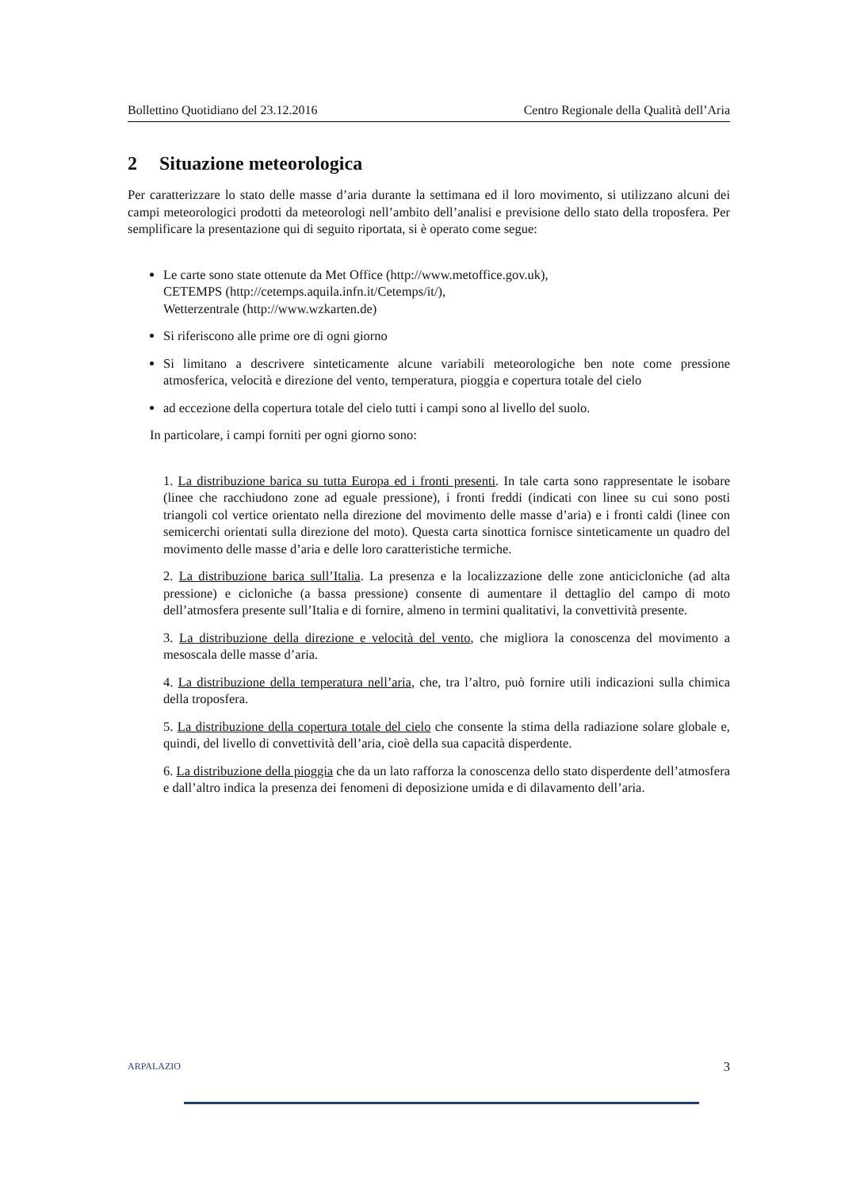Bollettino Quotidiano del 23.12.2016 Centro Regionale della Qualità dell’Aria
2 Situazione meteorologica
Per caratterizzare lo stato delle masse d’aria durante la settimana ed il loro movimento, si utilizzano alcuni dei campi meteorologici prodotti da meteorologi nell’ambito dell’analisi e previsione dello stato della troposfera. Per semplificare la presentazione qui di seguito riportata, si è operato come segue:
Le carte sono state ottenute da Met Office (http://www.metoffice.gov.uk),
CETEMPS (http://cetemps.aquila.infn.it/Cetemps/it/),
Wetterzentrale (http://www.wzkarten.de)
Si riferiscono alle prime ore di ogni giorno
Si limitano a descrivere sinteticamente alcune variabili meteorologiche ben note come pressione atmosferica, velocità e direzione del vento, temperatura, pioggia e copertura totale del cielo
ad eccezione della copertura totale del cielo tutti i campi sono al livello del suolo.
In particolare, i campi forniti per ogni giorno sono:
1. La distribuzione barica su tutta Europa ed i fronti presenti. In tale carta sono rappresentate le isobare (linee che racchiudono zone ad eguale pressione), i fronti freddi (indicati con linee su cui sono posti triangoli col vertice orientato nella direzione del movimento delle masse d’aria) e i fronti caldi (linee con semicerchi orientati sulla direzione del moto). Questa carta sinottica fornisce sinteticamente un quadro del movimento delle masse d’aria e delle loro caratteristiche termiche.
2. La distribuzione barica sull’Italia. La presenza e la localizzazione delle zone anticicloniche (ad alta pressione) e cicloniche (a bassa pressione) consente di aumentare il dettaglio del campo di moto dell’atmosfera presente sull’Italia e di fornire, almeno in termini qualitativi, la convettività presente.
3. La distribuzione della direzione e velocità del vento, che migliora la conoscenza del movimento a mesoscala delle masse d’aria.
4. La distribuzione della temperatura nell’aria, che, tra l’altro, può fornire utili indicazioni sulla chimica della troposfera.
5. La distribuzione della copertura totale del cielo che consente la stima della radiazione solare globale e, quindi, del livello di convettività dell’aria, cioè della sua capacità disperdente.
6. La distribuzione della pioggia che da un lato rafforza la conoscenza dello stato disperdente dell’atmosfera e dall’altro indica la presenza dei fenomeni di deposizione umida e di dilavamento dell’aria.
ARPALAZIO 3